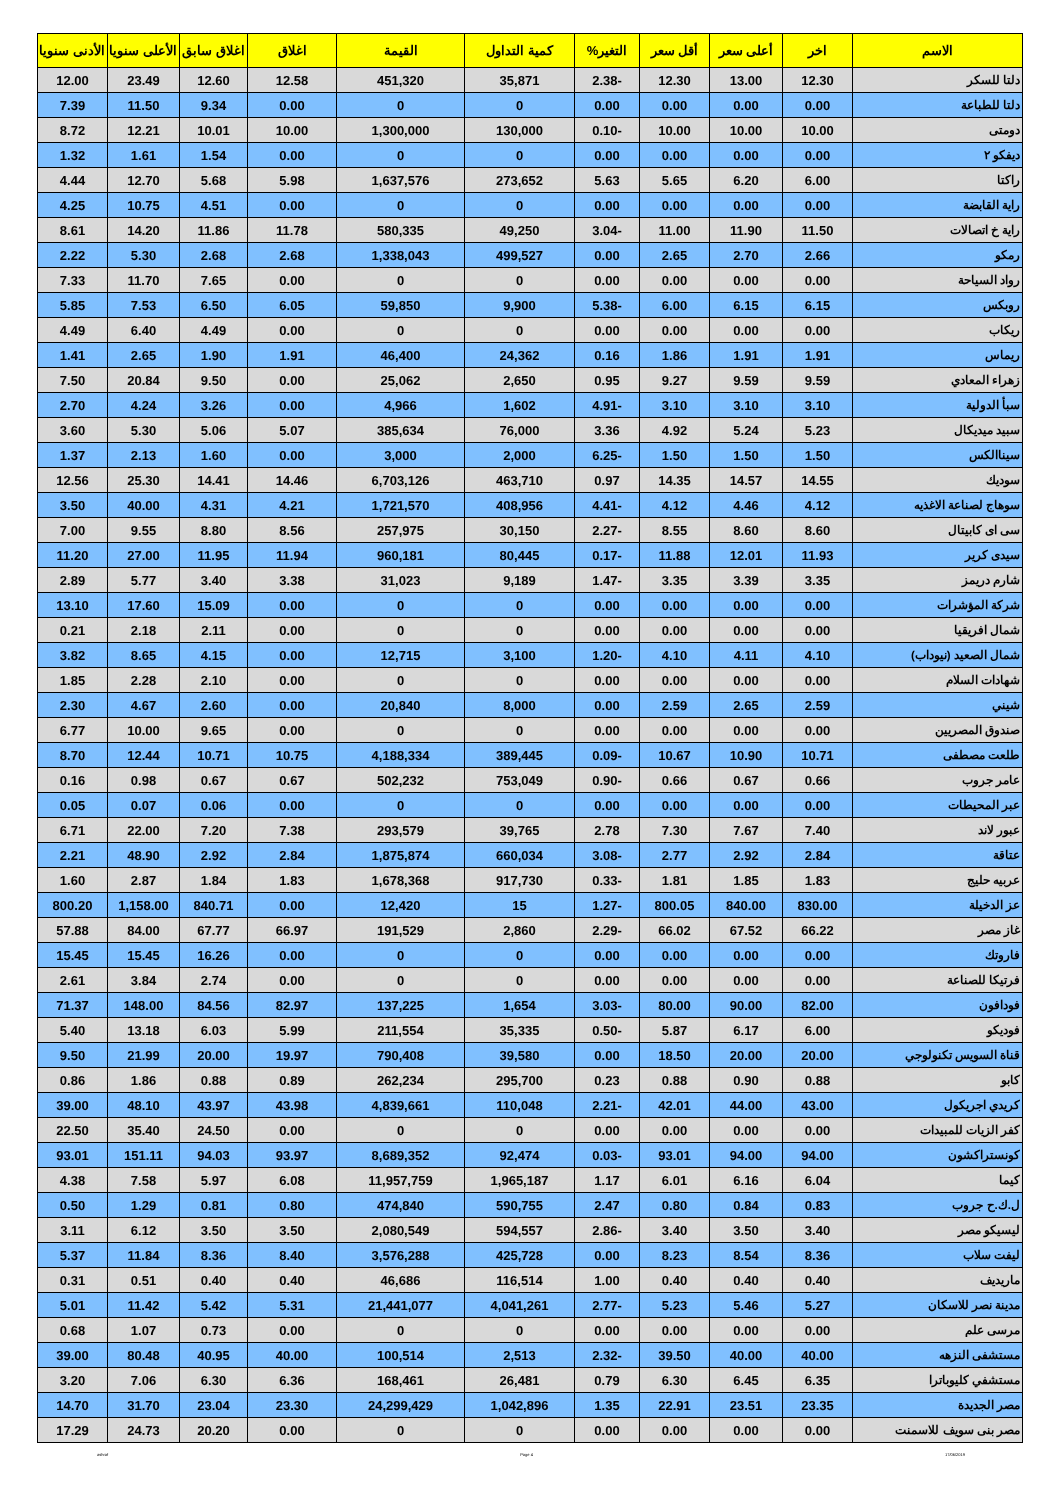| الاسم | اخر | أعلى سعر | أقل سعر | التغير% | كمية التداول | القيمة | اغلاق | اغلاق سابق | الأعلى سنويا | الأدنى سنويا |
| --- | --- | --- | --- | --- | --- | --- | --- | --- | --- | --- |
| دلتا للسكر | 12.30 | 13.00 | 12.30 | -2.38 | 35,871 | 451,320 | 12.58 | 12.60 | 23.49 | 12.00 |
| دلتا للطباعة | 0.00 | 0.00 | 0.00 | 0.00 | 0 | 0 | 0.00 | 9.34 | 11.50 | 7.39 |
| دومتى | 10.00 | 10.00 | 10.00 | -0.10 | 130,000 | 1,300,000 | 10.00 | 10.01 | 12.21 | 8.72 |
| ديفكو ٢ | 0.00 | 0.00 | 0.00 | 0.00 | 0 | 0 | 0.00 | 1.54 | 1.61 | 1.32 |
| راكتا | 6.00 | 6.20 | 5.65 | 5.63 | 273,652 | 1,637,576 | 5.98 | 5.68 | 12.70 | 4.44 |
| راية القابضة | 0.00 | 0.00 | 0.00 | 0.00 | 0 | 0 | 0.00 | 4.51 | 10.75 | 4.25 |
| راية خ اتصالات | 11.50 | 11.90 | 11.00 | -3.04 | 49,250 | 580,335 | 11.78 | 11.86 | 14.20 | 8.61 |
| رمكو | 2.66 | 2.70 | 2.65 | 0.00 | 499,527 | 1,338,043 | 2.68 | 2.68 | 5.30 | 2.22 |
| رواد السياحة | 0.00 | 0.00 | 0.00 | 0.00 | 0 | 0 | 0.00 | 7.65 | 11.70 | 7.33 |
| روبكس | 6.15 | 6.15 | 6.00 | -5.38 | 9,900 | 59,850 | 6.05 | 6.50 | 7.53 | 5.85 |
| ريكاب | 0.00 | 0.00 | 0.00 | 0.00 | 0 | 0 | 0.00 | 4.49 | 6.40 | 4.49 |
| ريماس | 1.91 | 1.91 | 1.86 | 0.16 | 24,362 | 46,400 | 1.91 | 1.90 | 2.65 | 1.41 |
| زهراء المعادي | 9.59 | 9.59 | 9.27 | 0.95 | 2,650 | 25,062 | 0.00 | 9.50 | 20.84 | 7.50 |
| سبأ الدولية | 3.10 | 3.10 | 3.10 | -4.91 | 1,602 | 4,966 | 0.00 | 3.26 | 4.24 | 2.70 |
| سبيد ميديكال | 5.23 | 5.24 | 4.92 | 3.36 | 76,000 | 385,634 | 5.07 | 5.06 | 5.30 | 3.60 |
| سيناالكس | 1.50 | 1.50 | 1.50 | -6.25 | 2,000 | 3,000 | 0.00 | 1.60 | 2.13 | 1.37 |
| سوديك | 14.55 | 14.57 | 14.35 | 0.97 | 463,710 | 6,703,126 | 14.46 | 14.41 | 25.30 | 12.56 |
| سوهاج لصناعة الاغذيه | 4.12 | 4.46 | 4.12 | -4.41 | 408,956 | 1,721,570 | 4.21 | 4.31 | 40.00 | 3.50 |
| سى اى كابيتال | 8.60 | 8.60 | 8.55 | -2.27 | 30,150 | 257,975 | 8.56 | 8.80 | 9.55 | 7.00 |
| سيدى كرير | 11.93 | 12.01 | 11.88 | -0.17 | 80,445 | 960,181 | 11.94 | 11.95 | 27.00 | 11.20 |
| شارم دريمز | 3.35 | 3.39 | 3.35 | -1.47 | 9,189 | 31,023 | 3.38 | 3.40 | 5.77 | 2.89 |
| شركة المؤشرات | 0.00 | 0.00 | 0.00 | 0.00 | 0 | 0 | 0.00 | 15.09 | 17.60 | 13.10 |
| شمال افريقيا | 0.00 | 0.00 | 0.00 | 0.00 | 0 | 0 | 0.00 | 2.11 | 2.18 | 0.21 |
| شمال الصعيد (نيوداب) | 4.10 | 4.11 | 4.10 | -1.20 | 3,100 | 12,715 | 0.00 | 4.15 | 8.65 | 3.82 |
| شهادات السلام | 0.00 | 0.00 | 0.00 | 0.00 | 0 | 0 | 0.00 | 2.10 | 2.28 | 1.85 |
| شيني | 2.59 | 2.65 | 2.59 | 0.00 | 8,000 | 20,840 | 0.00 | 2.60 | 4.67 | 2.30 |
| صندوق المصريين | 0.00 | 0.00 | 0.00 | 0.00 | 0 | 0 | 0.00 | 9.65 | 10.00 | 6.77 |
| طلعت مصطفى | 10.71 | 10.90 | 10.67 | -0.09 | 389,445 | 4,188,334 | 10.75 | 10.71 | 12.44 | 8.70 |
| عامر جروب | 0.66 | 0.67 | 0.66 | -0.90 | 753,049 | 502,232 | 0.67 | 0.67 | 0.98 | 0.16 |
| عبر المحيطات | 0.00 | 0.00 | 0.00 | 0.00 | 0 | 0 | 0.00 | 0.06 | 0.07 | 0.05 |
| عبور لاند | 7.40 | 7.67 | 7.30 | 2.78 | 39,765 | 293,579 | 7.38 | 7.20 | 22.00 | 6.71 |
| عتاقة | 2.84 | 2.92 | 2.77 | -3.08 | 660,034 | 1,875,874 | 2.84 | 2.92 | 48.90 | 2.21 |
| عربيه حليج | 1.83 | 1.85 | 1.81 | -0.33 | 917,730 | 1,678,368 | 1.83 | 1.84 | 2.87 | 1.60 |
| عز الدخيلة | 830.00 | 840.00 | 800.05 | -1.27 | 15 | 12,420 | 0.00 | 840.71 | 1,158.00 | 800.20 |
| غاز مصر | 66.22 | 67.52 | 66.02 | -2.29 | 2,860 | 191,529 | 66.97 | 67.77 | 84.00 | 57.88 |
| فاروتك | 0.00 | 0.00 | 0.00 | 0.00 | 0 | 0 | 0.00 | 16.26 | 15.45 | 15.45 |
| فرتيكا للصناعة | 0.00 | 0.00 | 0.00 | 0.00 | 0 | 0 | 0.00 | 2.74 | 3.84 | 2.61 |
| فودافون | 82.00 | 90.00 | 80.00 | -3.03 | 1,654 | 137,225 | 82.97 | 84.56 | 148.00 | 71.37 |
| فوديكو | 6.00 | 6.17 | 5.87 | -0.50 | 35,335 | 211,554 | 5.99 | 6.03 | 13.18 | 5.40 |
| قناة السويس تكنولوجي | 20.00 | 20.00 | 18.50 | 0.00 | 39,580 | 790,408 | 19.97 | 20.00 | 21.99 | 9.50 |
| كابو | 0.88 | 0.90 | 0.88 | 0.23 | 295,700 | 262,234 | 0.89 | 0.88 | 1.86 | 0.86 |
| كريدي اجريكول | 43.00 | 44.00 | 42.01 | -2.21 | 110,048 | 4,839,661 | 43.98 | 43.97 | 48.10 | 39.00 |
| كفر الزيات للمبيدات | 0.00 | 0.00 | 0.00 | 0.00 | 0 | 0 | 0.00 | 24.50 | 35.40 | 22.50 |
| كونستراكشون | 94.00 | 94.00 | 93.01 | -0.03 | 92,474 | 8,689,352 | 93.97 | 94.03 | 151.11 | 93.01 |
| كيما | 6.04 | 6.16 | 6.01 | 1.17 | 1,965,187 | 11,957,759 | 6.08 | 5.97 | 7.58 | 4.38 |
| ل.ك.ح جروب | 0.83 | 0.84 | 0.80 | 2.47 | 590,755 | 474,840 | 0.80 | 0.81 | 1.29 | 0.50 |
| ليسيكو مصر | 3.40 | 3.50 | 3.40 | -2.86 | 594,557 | 2,080,549 | 3.50 | 3.50 | 6.12 | 3.11 |
| ليفت سلاب | 8.36 | 8.54 | 8.23 | 0.00 | 425,728 | 3,576,288 | 8.40 | 8.36 | 11.84 | 5.37 |
| ماريديف | 0.40 | 0.40 | 0.40 | 1.00 | 116,514 | 46,686 | 0.40 | 0.40 | 0.51 | 0.31 |
| مدينة نصر للاسكان | 5.27 | 5.46 | 5.23 | -2.77 | 4,041,261 | 21,441,077 | 5.31 | 5.42 | 11.42 | 5.01 |
| مرسى علم | 0.00 | 0.00 | 0.00 | 0.00 | 0 | 0 | 0.00 | 0.73 | 1.07 | 0.68 |
| مستشفى النزهه | 40.00 | 40.00 | 39.50 | -2.32 | 2,513 | 100,514 | 40.00 | 40.95 | 80.48 | 39.00 |
| مستشفي كليوباترا | 6.35 | 6.45 | 6.30 | 0.79 | 26,481 | 168,461 | 6.36 | 6.30 | 7.06 | 3.20 |
| مصر الجديدة | 23.35 | 23.51 | 22.91 | 1.35 | 1,042,896 | 24,299,429 | 23.30 | 23.04 | 31.70 | 14.70 |
| مصر بنى سويف للاسمنت | 0.00 | 0.00 | 0.00 | 0.00 | 0 | 0 | 0.00 | 20.20 | 24.73 | 17.29 |
ashraf Page 4 17/06/2019